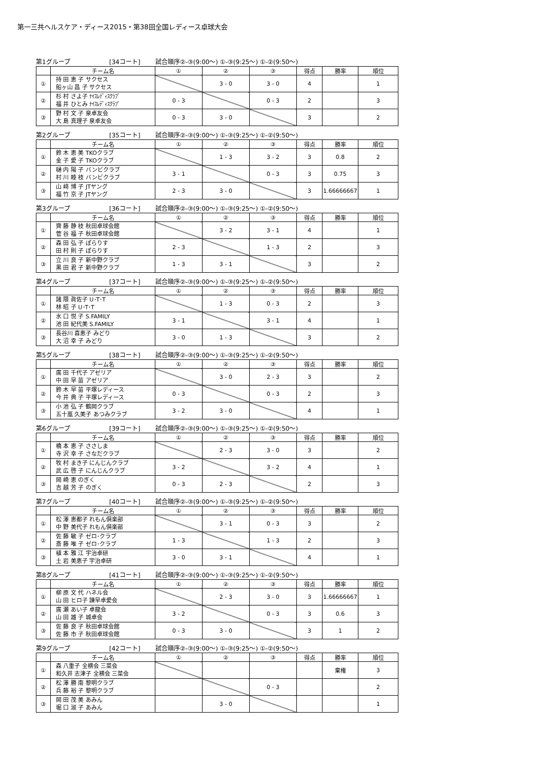第一三共ヘルスケア・ディース2015・第38回全国レディース卓球大会
第1グループ [34コート] 試合順序②-③(9:00～) ①-③(9:25～) ①-②(9:50～)
| | チーム名 | ① | ② | ③ | 得点 | 勝率 | 順位 |
| --- | --- | --- | --- | --- | --- | --- | --- |
| ① | 持 田 恵 子 サクセス 船ヶ山 昌 子 サクセス | | 3 - 0 | 3 - 0 | 4 | | 1 |
| ② | 杉 村 さよ子 ﾅｲｽﾚﾃﾞｨｽｸﾗﾌﾞ 福 井 ひとみ ﾅｲｽﾚﾃﾞｨｽｸﾗﾌﾞ | 0 - 3 | | 0 - 3 | 2 | | 3 |
| ③ | 野 村 文 子 泉卓友会 大 島 真理子 泉卓友会 | 0 - 3 | 3 - 0 | | 3 | | 2 |
第2グループ [35コート] 試合順序②-③(9:00～) ①-③(9:25～) ①-②(9:50～)
| | チーム名 | ① | ② | ③ | 得点 | 勝率 | 順位 |
| --- | --- | --- | --- | --- | --- | --- | --- |
| ① | 鈴 木 恵 美 TKOクラブ 金 子 愛 子 TKOクラブ | | 1 - 3 | 3 - 2 | 3 | 0.8 | 2 |
| ② | 樋 内 陽 子 バンビクラブ 村 川 睦 枝 バンビクラブ | 3 - 1 | | 0 - 3 | 3 | 0.75 | 3 |
| ③ | 山 﨑 博 子 JTヤング 福 竹 京 子 JTヤング | 2 - 3 | 3 - 0 | | 3 | 1.66666667 | 1 |
第3グループ [36コート] 試合順序②-③(9:00～) ①-③(9:25～) ①-②(9:50～)
| | チーム名 | ① | ② | ③ | 得点 | 勝率 | 順位 |
| --- | --- | --- | --- | --- | --- | --- | --- |
| ① | 齊 藤 静 枝 秋田卓球会館 菅 谷 福 子 秋田卓球会館 | | 3 - 2 | 3 - 1 | 4 | | 1 |
| ② | 森 田 弘 子 ぽらりす 田 村 則 子 ぽらりす | 2 - 3 | | 1 - 3 | 2 | | 3 |
| ③ | 立 川 良 子 新中野クラブ 黒 田 君 子 新中野クラブ | 1 - 3 | 3 - 1 | | 3 | | 2 |
第4グループ [37コート] 試合順序②-③(9:00～) ①-③(9:25～) ①-②(9:50～)
| | チーム名 | ① | ② | ③ | 得点 | 勝率 | 順位 |
| --- | --- | --- | --- | --- | --- | --- | --- |
| ① | 諸 隈 眞佐子 U･T･T 林 昭 子 U･T･T | | 1 - 3 | 0 - 3 | 2 | | 3 |
| ② | 水 口 悦 子 S.FAMILY 池 田 紀代美 S.FAMILY | 3 - 1 | | 3 - 1 | 4 | | 1 |
| ③ | 長谷川 喜恵子 みどり 大 沼 幸 子 みどり | 3 - 0 | 1 - 3 | | 3 | | 2 |
第5グループ [38コート] 試合順序②-③(9:00～) ①-③(9:25～) ①-②(9:50～)
| | チーム名 | ① | ② | ③ | 得点 | 勝率 | 順位 |
| --- | --- | --- | --- | --- | --- | --- | --- |
| ① | 廣 田 千代子 アゼリア 中 田 早 苗 アゼリア | | 3 - 0 | 2 - 3 | 3 | | 2 |
| ② | 鈴 木 早 苗 平塚レディース 今 井 典 子 平塚レディース | 0 - 3 | | 0 - 3 | 2 | | 3 |
| ③ | 小 池 弘 子 鶴岡クラブ 五十嵐 久美子 あつみクラブ | 3 - 2 | 3 - 0 | | 4 | | 1 |
第6グループ [39コート] 試合順序②-③(9:00～) ①-③(9:25～) ①-②(9:50～)
| | チーム名 | ① | ② | ③ | 得点 | 勝率 | 順位 |
| --- | --- | --- | --- | --- | --- | --- | --- |
| ① | 橋 本 恵 子 ささしま 寺 沢 幸 子 さなだクラブ | | 2 - 3 | 3 - 0 | 3 | | 2 |
| ② | 牧 村 まき子 にんじんクラブ 武 広 啓 子 にんじんクラブ | 3 - 2 | | 3 - 2 | 4 | | 1 |
| ③ | 岡 崎 恵 のぎく 吉 越 芳 子 のぎく | 0 - 3 | 2 - 3 | | 2 | | 3 |
第7グループ [40コート] 試合順序②-③(9:00～) ①-③(9:25～) ①-②(9:50～)
| | チーム名 | ① | ② | ③ | 得点 | 勝率 | 順位 |
| --- | --- | --- | --- | --- | --- | --- | --- |
| ① | 松 澤 恵都子 れもん倶楽部 中 野 美代子 れもん倶楽部 | | 3 - 1 | 0 - 3 | 3 | | 2 |
| ② | 佐 藤 敏 子 ゼロ･クラブ 斎 藤 唯 子 ゼロ･クラブ | 1 - 3 | | 1 - 3 | 2 | | 3 |
| ③ | 植 本 雅 江 宇治卓研 土 岩 美恵子 宇治卓研 | 3 - 0 | 3 - 1 | | 4 | | 1 |
第8グループ [41コート] 試合順序②-③(9:00～) ①-③(9:25～) ①-②(9:50～)
| | チーム名 | ① | ② | ③ | 得点 | 勝率 | 順位 |
| --- | --- | --- | --- | --- | --- | --- | --- |
| ① | 柳 原 文 代 ハネル会 山 田 ヒロ子 諫早卓愛会 | | 2 - 3 | 3 - 0 | 3 | 1.66666667 | 1 |
| ② | 廣 瀬 あい子 卓龍会 山 田 雄 子 城卓会 | 3 - 2 | | 0 - 3 | 3 | 0.6 | 3 |
| ③ | 佐 藤 良 子 秋田卓球会館 佐 藤 市 子 秋田卓球会館 | 0 - 3 | 3 - 0 | | 3 | 1 | 2 |
第9グループ [42コート] 試合順序②-③(9:00～) ①-③(9:25～) ①-②(9:50～)
| | チーム名 | ① | ② | ③ | 得点 | 勝率 | 順位 |
| --- | --- | --- | --- | --- | --- | --- | --- |
| ① | 森 八重子 全横会 三菜会 和久井 志津子 全横会 三菜会 | | | | | 棄権 | 3 |
| ② | 松 澤 勝 南 黎明クラブ 兵 藤 裕 子 黎明クラブ | | | 0 - 3 | | | 2 |
| ③ | 岡 田 茂 美 あみん 堀 口 淑 子 あみん | | 3 - 0 | | | | 1 |